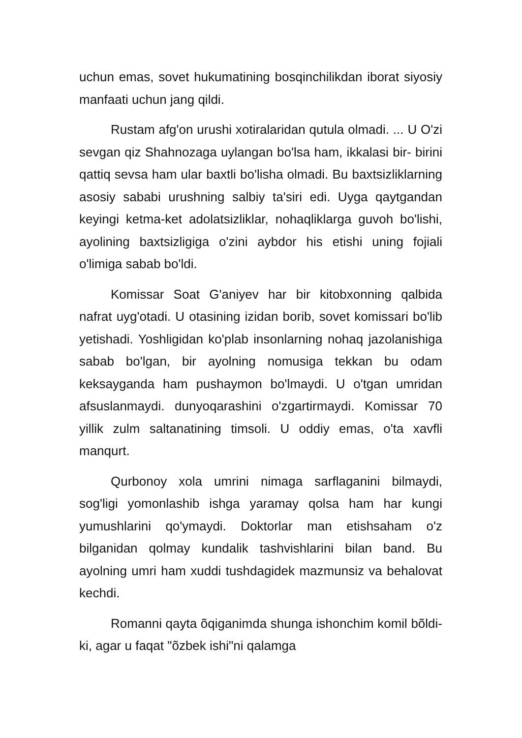uchun emas, sovet hukumatining bosqinchilikdan iborat siyosiy manfaati uchun jang qildi.
Rustam afg'on urushi xotiralaridan qutula olmadi. ... U O'zi sevgan qiz Shahnozaga uylangan bo'lsa ham, ikkalasi bir- birini qattiq sevsa ham ular baxtli bo'lisha olmadi. Bu baxtsizliklarning asosiy sababi urushning salbiy ta'siri edi. Uyga qaytgandan keyingi ketma-ket adolatsizliklar, nohaqliklarga guvoh bo'lishi, ayolining baxtsizligiga o'zini aybdor his etishi uning fojiali o'limiga sabab bo'ldi.
Komissar Soat G'aniyev har bir kitobxonning qalbida nafrat uyg'otadi. U otasining izidan borib, sovet komissari bo'lib yetishadi. Yoshligidan ko'plab insonlarning nohaq jazolanishiga sabab bo'lgan, bir ayolning nomusiga tekkan bu odam keksayganda ham pushaymon bo'lmaydi. U o'tgan umridan afsuslanmaydi. dunyoqarashini o'zgartirmaydi. Komissar 70 yillik zulm saltanatining timsoli. U oddiy emas, o'ta xavfli manqurt.
Qurbonoy xola umrini nimaga sarflaganini bilmaydi, sog'ligi yomonlashib ishga yaramay qolsa ham har kungi yumushlarini qo'ymaydi. Doktorlar man etishsaham o'z bilganidan qolmay kundalik tashvishlarini bilan band. Bu ayolning umri ham xuddi tushdagidek mazmunsiz va behalovat kechdi.
Romanni qayta õqiganimda shunga ishonchim komil bõldi-ki, agar u faqat "õzbek ishi"ni qalamga